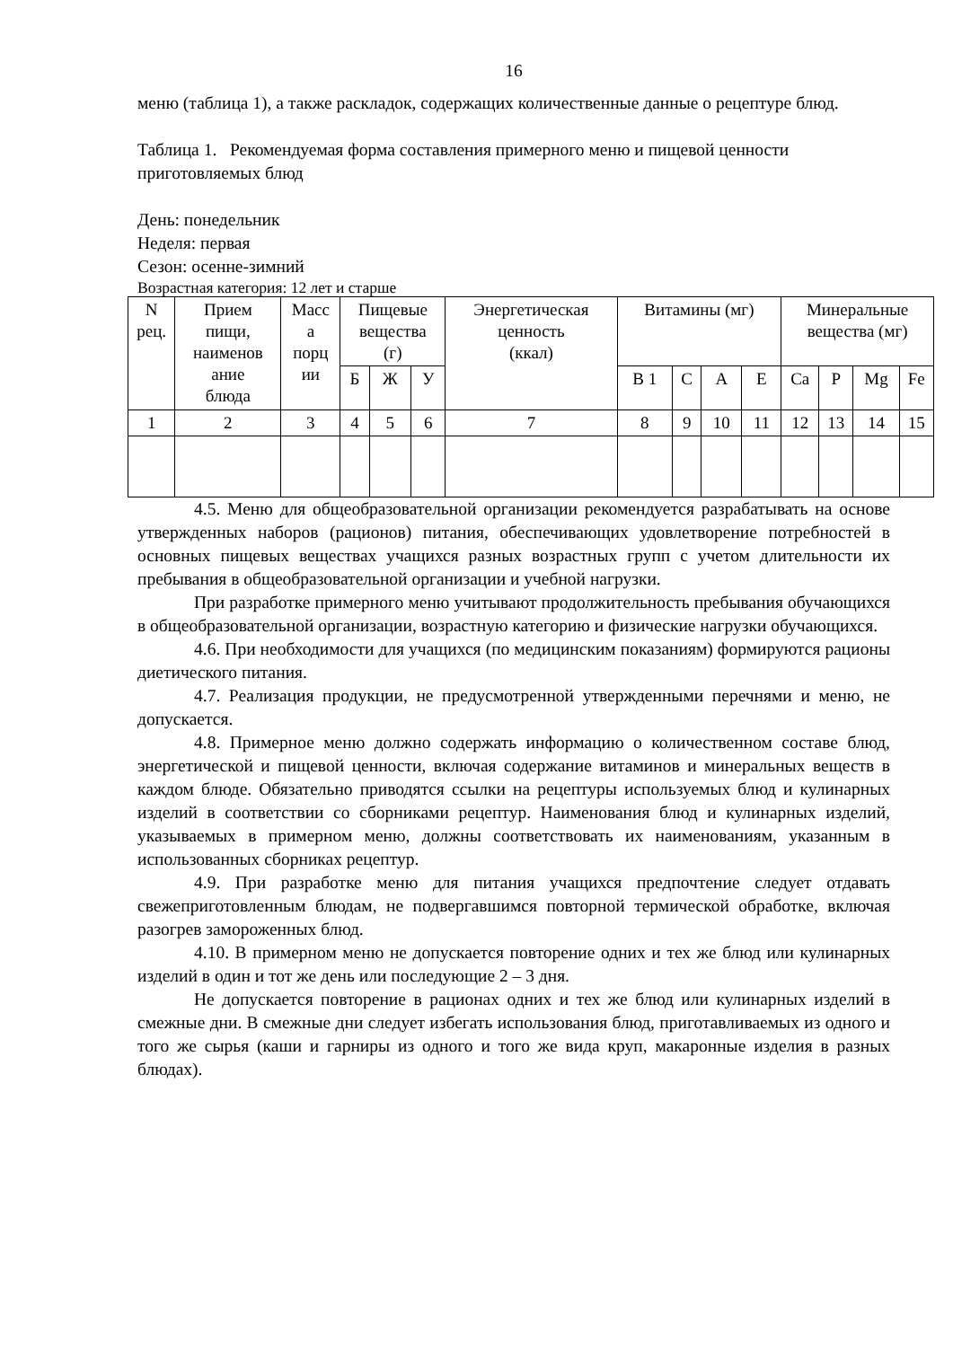16
меню (таблица 1), а также раскладок, содержащих количественные данные о рецептуре блюд.
Таблица 1. Рекомендуемая форма составления примерного меню и пищевой ценности приготовляемых блюд
День: понедельник
Неделя: первая
Сезон: осенне-зимний
Возрастная категория: 12 лет и старше
| N рец. | Прием пищи, наименов ание блюда | Масс а порц ии | Пищевые вещества (г) | | | Энергетическая ценность (ккал) | Витамины (мг) | | | | Минеральные вещества (мг) | | | |
| | | | Б | Ж | У | | В 1 | С | А | Е | Ca | P | Mg | Fe |
| 1 | 2 | 3 | 4 | 5 | 6 | 7 | 8 | 9 | 10 | 11 | 12 | 13 | 14 | 15 |
4.5. Меню для общеобразовательной организации рекомендуется разрабатывать на основе утвержденных наборов (рационов) питания, обеспечивающих удовлетворение потребностей в основных пищевых веществах учащихся разных возрастных групп с учетом длительности их пребывания в общеобразовательной организации и учебной нагрузки.
При разработке примерного меню учитывают продолжительность пребывания обучающихся в общеобразовательной организации, возрастную категорию и физические нагрузки обучающихся.
4.6. При необходимости для учащихся (по медицинским показаниям) формируются рационы диетического питания.
4.7. Реализация продукции, не предусмотренной утвержденными перечнями и меню, не допускается.
4.8. Примерное меню должно содержать информацию о количественном составе блюд, энергетической и пищевой ценности, включая содержание витаминов и минеральных веществ в каждом блюде. Обязательно приводятся ссылки на рецептуры используемых блюд и кулинарных изделий в соответствии со сборниками рецептур. Наименования блюд и кулинарных изделий, указываемых в примерном меню, должны соответствовать их наименованиям, указанным в использованных сборниках рецептур.
4.9. При разработке меню для питания учащихся предпочтение следует отдавать свежеприготовленным блюдам, не подвергавшимся повторной термической обработке, включая разогрев замороженных блюд.
4.10. В примерном меню не допускается повторение одних и тех же блюд или кулинарных изделий в один и тот же день или последующие 2 – 3 дня.
Не допускается повторение в рационах одних и тех же блюд или кулинарных изделий в смежные дни. В смежные дни следует избегать использования блюд, приготавливаемых из одного и того же сырья (каши и гарниры из одного и того же вида круп, макаронные изделия в разных блюдах).